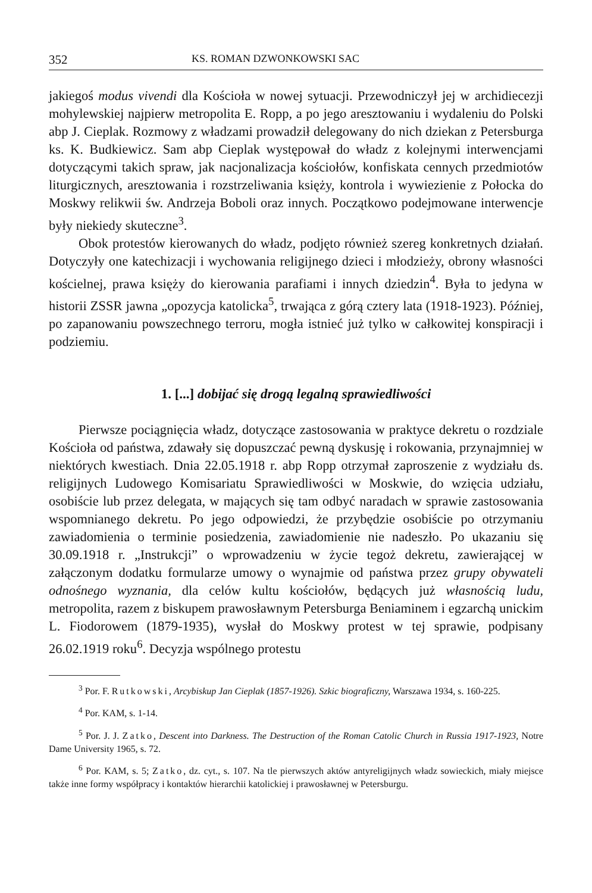352 KS. ROMAN DZWONKOWSKI SAC
jakiegoś modus vivendi dla Kościoła w nowej sytuacji. Przewodniczył jej w archidiecezji mohylewskiej najpierw metropolita E. Ropp, a po jego aresztowaniu i wydaleniu do Polski abp J. Cieplak. Rozmowy z władzami prowadził delegowany do nich dziekan z Petersburga ks. K. Budkiewicz. Sam abp Cieplak występował do władz z kolejnymi interwencjami dotyczącymi takich spraw, jak nacjonalizacja kościołów, konfiskata cennych przedmiotów liturgicznych, aresztowania i rozstrzeliwania księży, kontrola i wywiezienie z Połocka do Moskwy relikwii św. Andrzeja Boboli oraz innych. Początkowo podejmowane interwencje były niekiedy skuteczne<sup>3</sup>.
Obok protestów kierowanych do władz, podjęto również szereg konkretnych działań. Dotyczyły one katechizacji i wychowania religijnego dzieci i młodzieży, obrony własności kościelnej, prawa księży do kierowania parafiami i innych dziedzin<sup>4</sup>. Była to jedyna w historii ZSSR jawna „opozycja katolicka<sup>5</sup>, trwająca z górą cztery lata (1918-1923). Później, po zapanowaniu powszechnego terroru, mogła istnieć już tylko w całkowitej konspiracji i podziemiu.
1. [...] dobijać się drogą legalną sprawiedliwości
Pierwsze pociągnięcia władz, dotyczące zastosowania w praktyce dekretu o rozdziale Kościoła od państwa, zdawały się dopuszczać pewną dyskusję i rokowania, przynajmniej w niektórych kwestiach. Dnia 22.05.1918 r. abp Ropp otrzymał zaproszenie z wydziału ds. religijnych Ludowego Komisariatu Sprawiedliwości w Moskwie, do wzięcia udziału, osobiście lub przez delegata, w mających się tam odbyć naradach w sprawie zastosowania wspomnianego dekretu. Po jego odpowiedzi, że przybędzie osobiście po otrzymaniu zawiadomienia o terminie posiedzenia, zawiadomienie nie nadeszło. Po ukazaniu się 30.09.1918 r. „Instrukcji” o wprowadzeniu w życie tegoż dekretu, zawierającej w załączonym dodatku formularze umowy o wynajmie od państwa przez grupy obywateli odnośnego wyznania, dla celów kultu kościołów, będących już własnością ludu, metropolita, razem z biskupem prawosławnym Petersburga Beniaminem i egzarchą unickim L. Fiodorowem (1879-1935), wysłał do Moskwy protest w tej sprawie, podpisany 26.02.1919 roku<sup>6</sup>. Decyzja wspólnego protestu
<sup>3</sup> Por. F. Rutkowski, Arcybiskup Jan Cieplak (1857-1926). Szkic biograficzny, Warszawa 1934, s. 160-225.
<sup>4</sup> Por. KAM, s. 1-14.
<sup>5</sup> Por. J. J. Zatko, Descent into Darkness. The Destruction of the Roman Catolic Church in Russia 1917-1923, Notre Dame University 1965, s. 72.
<sup>6</sup> Por. KAM, s. 5; Zatko, dz. cyt., s. 107. Na tle pierwszych aktów antyreligijnych władz sowieckich, miały miejsce także inne formy współpracy i kontaktów hierarchii katolickiej i prawosławnej w Petersburgu.